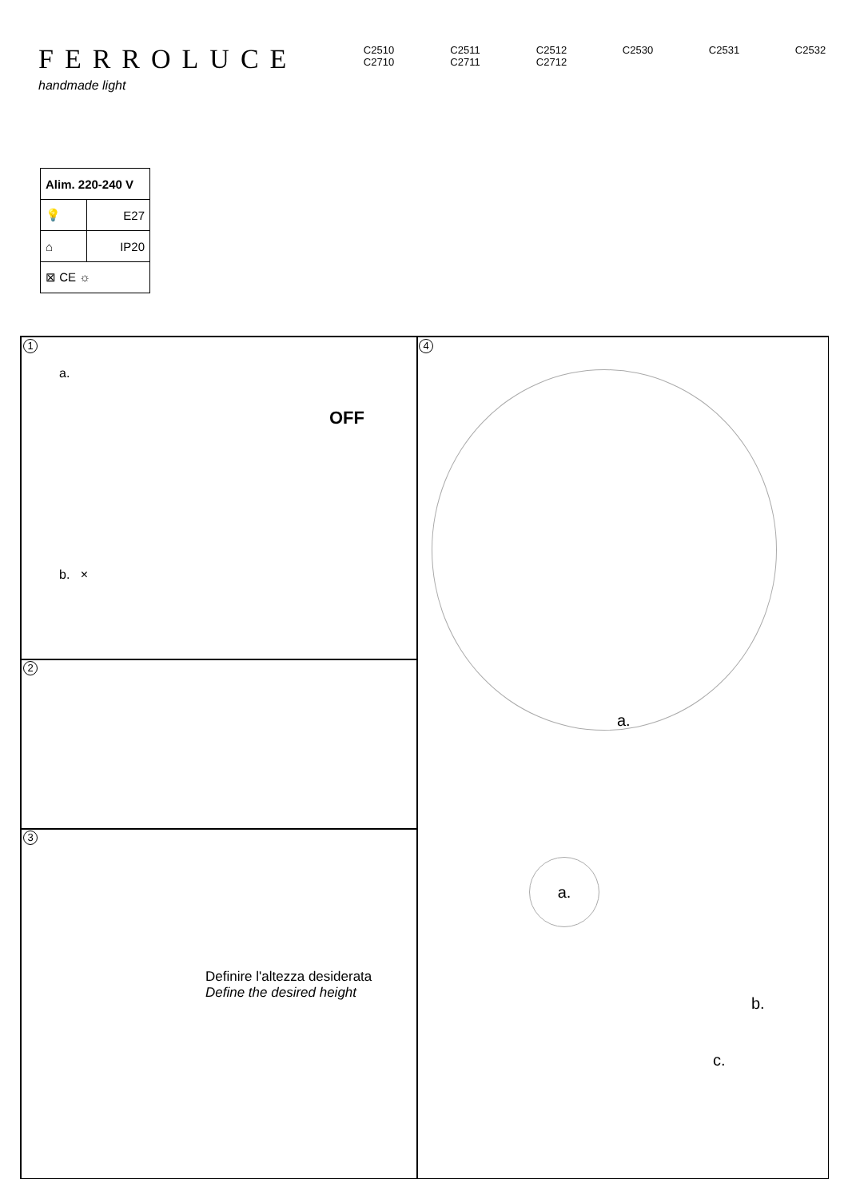FERROLUCE
handmade light
C2510
C2710
C2511
C2711
C2512
C2712
C2530 C2531 C2532
| Alim. 220-240 V | |
| 💡 | E27 |
| ⌂ | IP20 |
| ⊠ CE ☼ | |
1
a.
OFF
b. ×
2
3
Definire l'altezza desiderata
Define the desired height
4
a.
a.
b.
c.